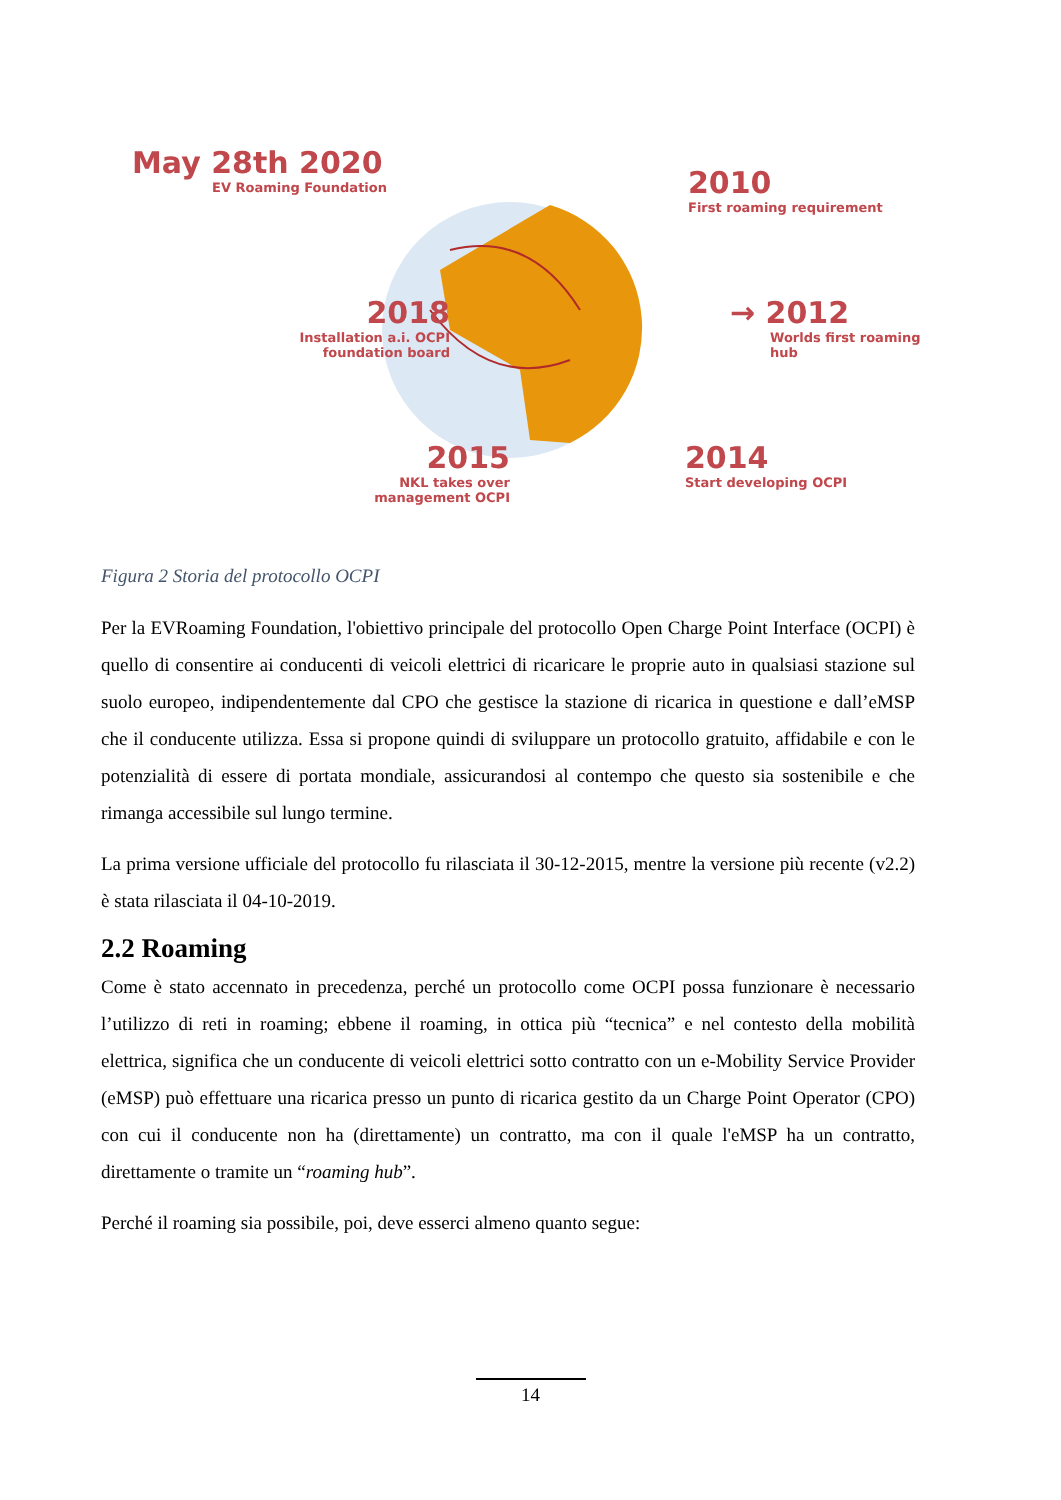May 28th 2020
EV Roaming Foundation
2010
First roaming requirement
2018
Installation a.i. OCPI
foundation board
→ 2012
Worlds first roaming hub
2015
NKL takes over
management OCPI
2014
Start developing OCPI
Figura 2 Storia del protocollo OCPI
Per la EVRoaming Foundation, l'obiettivo principale del protocollo Open Charge Point Interface (OCPI) è quello di consentire ai conducenti di veicoli elettrici di ricaricare le proprie auto in qualsiasi stazione sul suolo europeo, indipendentemente dal CPO che gestisce la stazione di ricarica in questione e dall’eMSP che il conducente utilizza. Essa si propone quindi di sviluppare un protocollo gratuito, affidabile e con le potenzialità di essere di portata mondiale, assicurandosi al contempo che questo sia sostenibile e che rimanga accessibile sul lungo termine.
La prima versione ufficiale del protocollo fu rilasciata il 30-12-2015, mentre la versione più recente (v2.2) è stata rilasciata il 04-10-2019.
2.2 Roaming
Come è stato accennato in precedenza, perché un protocollo come OCPI possa funzionare è necessario l’utilizzo di reti in roaming; ebbene il roaming, in ottica più “tecnica” e nel contesto della mobilità elettrica, significa che un conducente di veicoli elettrici sotto contratto con un e-Mobility Service Provider (eMSP) può effettuare una ricarica presso un punto di ricarica gestito da un Charge Point Operator (CPO) con cui il conducente non ha (direttamente) un contratto, ma con il quale l'eMSP ha un contratto, direttamente o tramite un “roaming hub”.
Perché il roaming sia possibile, poi, deve esserci almeno quanto segue:
14